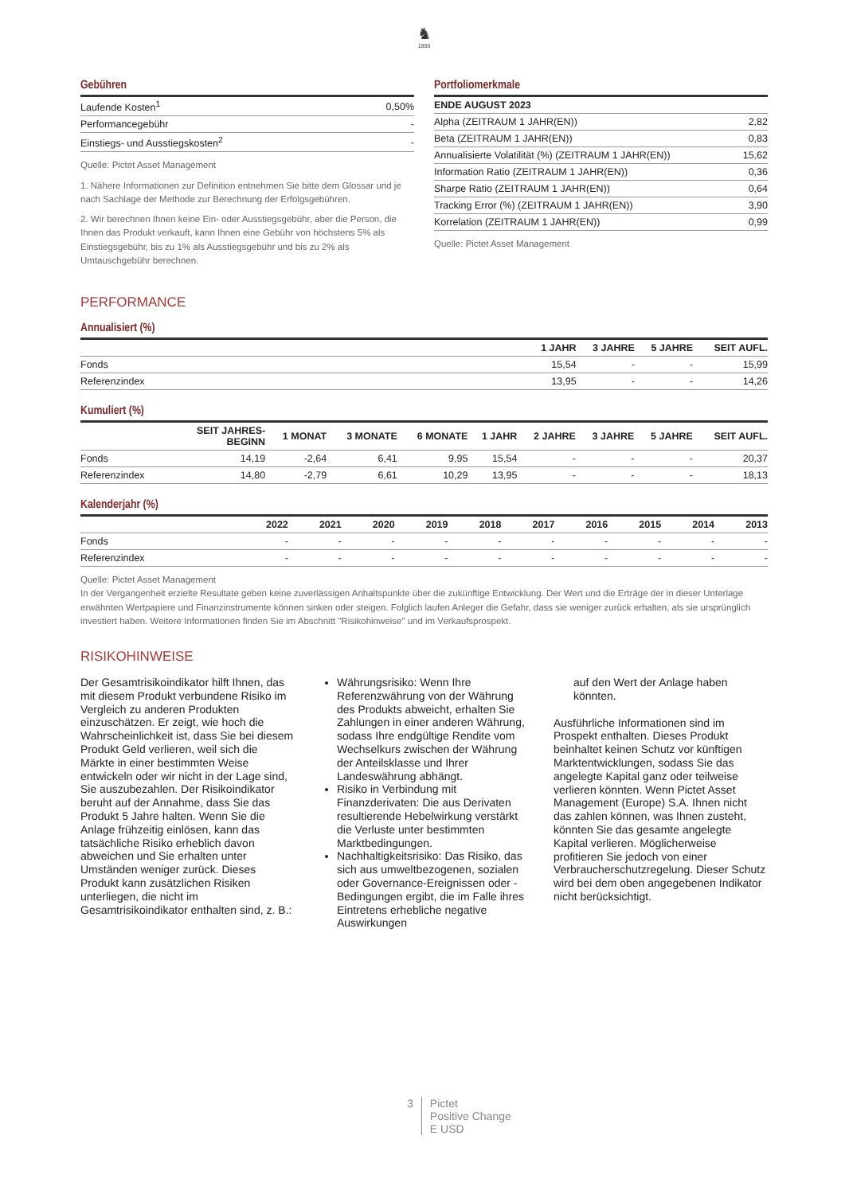♞
1805
Gebühren
| Laufende Kosten<sup>1</sup> | 0,50% |
| Performancegebühr | - |
| Einstiegs- und Ausstiegskosten<sup>2</sup> | - |
Quelle: Pictet Asset Management
1. Nähere Informationen zur Definition entnehmen Sie bitte dem Glossar und je nach Sachlage der Methode zur Berechnung der Erfolgsgebühren.
2. Wir berechnen Ihnen keine Ein- oder Ausstiegsgebühr, aber die Person, die Ihnen das Produkt verkauft, kann Ihnen eine Gebühr von höchstens 5% als Einstiegsgebühr, bis zu 1% als Ausstiegsgebühr und bis zu 2% als Umtauschgebühr berechnen.
Portfoliomerkmale
| ENDE AUGUST 2023 | |
| --- | --- |
| Alpha (ZEITRAUM 1 JAHR(EN)) | 2,82 |
| Beta (ZEITRAUM 1 JAHR(EN)) | 0,83 |
| Annualisierte Volatilität (%) (ZEITRAUM 1 JAHR(EN)) | 15,62 |
| Information Ratio (ZEITRAUM 1 JAHR(EN)) | 0,36 |
| Sharpe Ratio (ZEITRAUM 1 JAHR(EN)) | 0,64 |
| Tracking Error (%) (ZEITRAUM 1 JAHR(EN)) | 3,90 |
| Korrelation (ZEITRAUM 1 JAHR(EN)) | 0,99 |
Quelle: Pictet Asset Management
PERFORMANCE
Annualisiert (%)
| | 1 JAHR | 3 JAHRE | 5 JAHRE | SEIT AUFL. |
| --- | --- | --- | --- | --- |
| Fonds | 15,54 | - | - | 15,99 |
| Referenzindex | 13,95 | - | - | 14,26 |
Kumuliert (%)
| | SEIT JAHRES- BEGINN | 1 MONAT | 3 MONATE | 6 MONATE | 1 JAHR | 2 JAHRE | 3 JAHRE | 5 JAHRE | SEIT AUFL. |
| --- | --- | --- | --- | --- | --- | --- | --- | --- | --- |
| Fonds | 14,19 | -2,64 | 6,41 | 9,95 | 15,54 | - | - | - | 20,37 |
| Referenzindex | 14,80 | -2,79 | 6,61 | 10,29 | 13,95 | - | - | - | 18,13 |
Kalenderjahr (%)
| | 2022 | 2021 | 2020 | 2019 | 2018 | 2017 | 2016 | 2015 | 2014 | 2013 |
| --- | --- | --- | --- | --- | --- | --- | --- | --- | --- | --- |
| Fonds | - | - | - | - | - | - | - | - | - | - |
| Referenzindex | - | - | - | - | - | - | - | - | - | - |
Quelle: Pictet Asset Management
In der Vergangenheit erzielte Resultate geben keine zuverlässigen Anhaltspunkte über die zukünftige Entwicklung. Der Wert und die Erträge der in dieser Unterlage erwähnten Wertpapiere und Finanzinstrumente können sinken oder steigen. Folglich laufen Anleger die Gefahr, dass sie weniger zurück erhalten, als sie ursprünglich investiert haben. Weitere Informationen finden Sie im Abschnitt "Risikohinweise" und im Verkaufsprospekt.
RISIKOHINWEISE
Der Gesamtrisikoindikator hilft Ihnen, das mit diesem Produkt verbundene Risiko im Vergleich zu anderen Produkten einzuschätzen. Er zeigt, wie hoch die Wahrscheinlichkeit ist, dass Sie bei diesem Produkt Geld verlieren, weil sich die Märkte in einer bestimmten Weise entwickeln oder wir nicht in der Lage sind, Sie auszubezahlen. Der Risikoindikator beruht auf der Annahme, dass Sie das Produkt 5 Jahre halten. Wenn Sie die Anlage frühzeitig einlösen, kann das tatsächliche Risiko erheblich davon abweichen und Sie erhalten unter Umständen weniger zurück. Dieses Produkt kann zusätzlichen Risiken unterliegen, die nicht im Gesamtrisikoindikator enthalten sind, z. B.:
Währungsrisiko: Wenn Ihre Referenzwährung von der Währung des Produkts abweicht, erhalten Sie Zahlungen in einer anderen Währung, sodass Ihre endgültige Rendite vom Wechselkurs zwischen der Währung der Anteilsklasse und Ihrer Landeswährung abhängt.
Risiko in Verbindung mit Finanzderivaten: Die aus Derivaten resultierende Hebelwirkung verstärkt die Verluste unter bestimmten Marktbedingungen.
Nachhaltigkeitsrisiko: Das Risiko, das sich aus umweltbezogenen, sozialen oder Governance-Ereignissen oder -Bedingungen ergibt, die im Falle ihres Eintretens erhebliche negative Auswirkungen
auf den Wert der Anlage haben könnten.
Ausführliche Informationen sind im Prospekt enthalten. Dieses Produkt beinhaltet keinen Schutz vor künftigen Marktentwicklungen, sodass Sie das angelegte Kapital ganz oder teilweise verlieren könnten. Wenn Pictet Asset Management (Europe) S.A. Ihnen nicht das zahlen können, was Ihnen zusteht, könnten Sie das gesamte angelegte Kapital verlieren. Möglicherweise profitieren Sie jedoch von einer Verbraucherschutzregelung. Dieser Schutz wird bei dem oben angegebenen Indikator nicht berücksichtigt.
3 Pictet
Positive Change
E USD